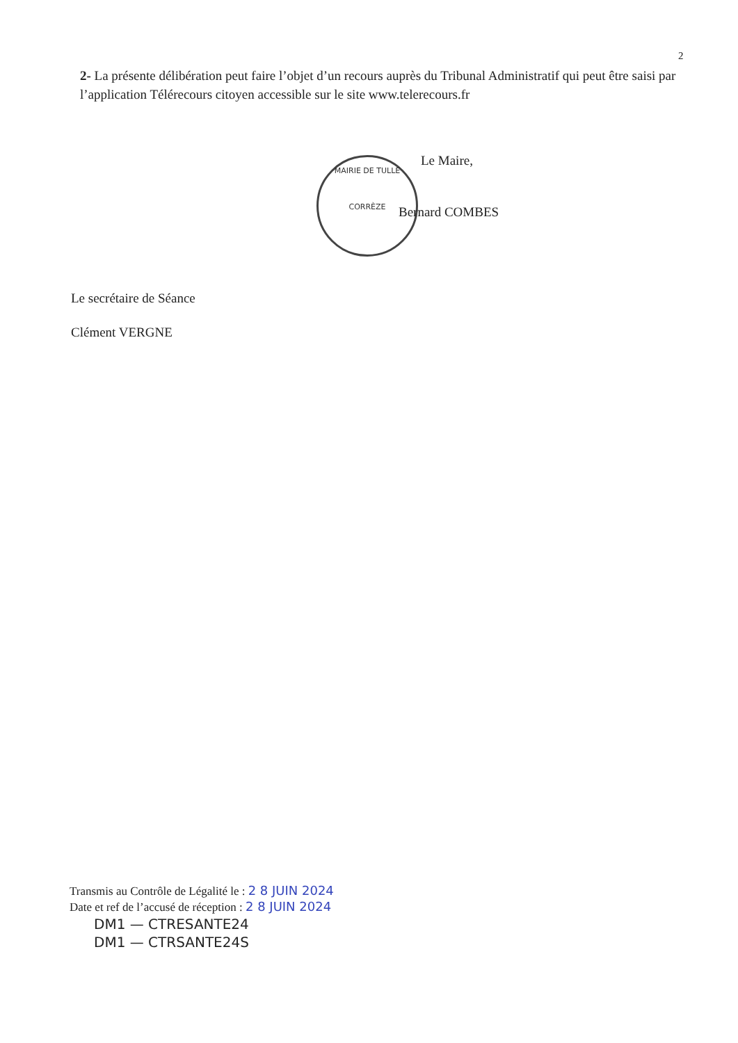2
2- La présente délibération peut faire l’objet d’un recours auprès du Tribunal Administratif qui peut être saisi par l’application Télérecours citoyen accessible sur le site www.telerecours.fr
MAIRIE DE TULLE
CORRÈZE
Le Maire,
Bernard COMBES
Le secrétaire de Séance
Clément VERGNE
Transmis au Contrôle de Légalité le : 2 8 JUIN 2024
Date et ref de l’accusé de réception : 2 8 JUIN 2024
DM1 — CTRESANTE24
DM1 — CTRSANTE24S